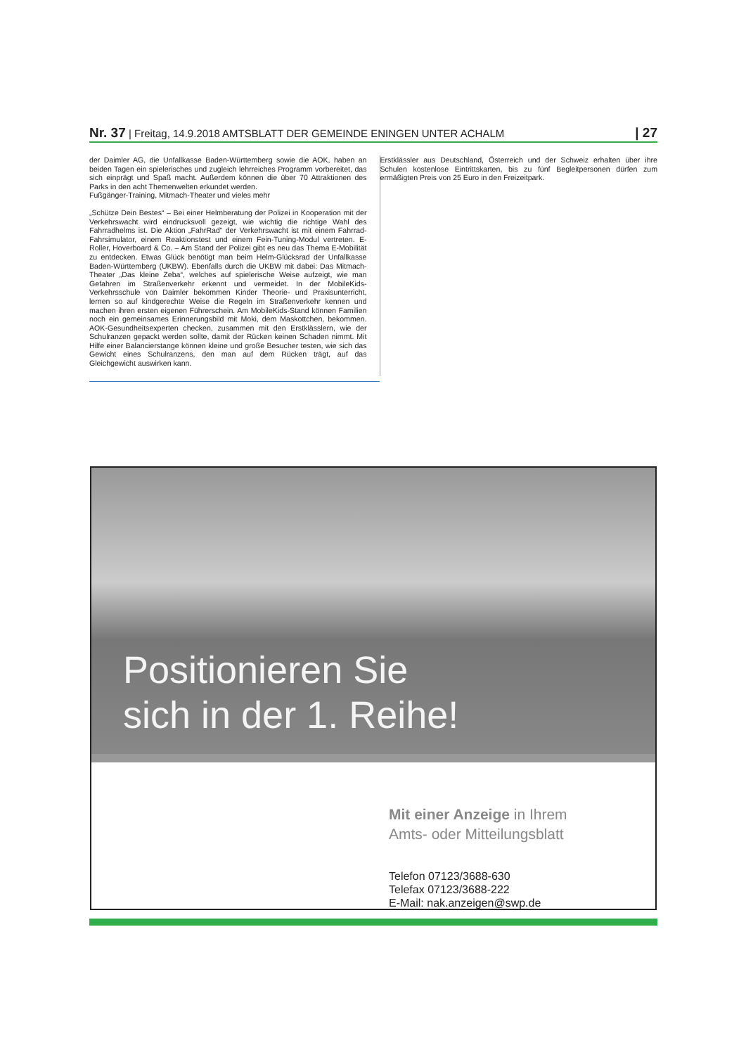Nr. 37 | Freitag, 14.9.2018 AMTSBLATT DER GEMEINDE ENINGEN UNTER ACHALM | 27
der Daimler AG, die Unfallkasse Baden-Württemberg sowie die AOK, haben an beiden Tagen ein spielerisches und zugleich lehrreiches Programm vorbereitet, das sich einprägt und Spaß macht. Außerdem können die über 70 Attraktionen des Parks in den acht Themenwelten erkundet werden.
Fußgänger-Training, Mitmach-Theater und vieles mehr
„Schütze Dein Bestes“ – Bei einer Helmberatung der Polizei in Kooperation mit der Verkehrswacht wird eindrucksvoll gezeigt, wie wichtig die richtige Wahl des Fahrradhelms ist. Die Aktion „FahrRad“ der Verkehrswacht ist mit einem Fahrrad-Fahrsimulator, einem Reaktionstest und einem Fein-Tuning-Modul vertreten. E-Roller, Hoverboard & Co. – Am Stand der Polizei gibt es neu das Thema E-Mobilität zu entdecken. Etwas Glück benötigt man beim Helm-Glücksrad der Unfallkasse Baden-Württemberg (UKBW). Ebenfalls durch die UKBW mit dabei: Das Mitmach-Theater „Das kleine Zeba“, welches auf spielerische Weise aufzeigt, wie man Gefahren im Straßenverkehr erkennt und vermeidet. In der MobileKids-Verkehrsschule von Daimler bekommen Kinder Theorie- und Praxisunterricht, lernen so auf kindgerechte Weise die Regeln im Straßenverkehr kennen und machen ihren ersten eigenen Führerschein. Am MobileKids-Stand können Familien noch ein gemeinsames Erinnerungsbild mit Moki, dem Maskottchen, bekommen. AOK-Gesundheitsexperten checken, zusammen mit den Erstklässlern, wie der Schulranzen gepackt werden sollte, damit der Rücken keinen Schaden nimmt. Mit Hilfe einer Balancierstange können kleine und große Besucher testen, wie sich das Gewicht eines Schulranzens, den man auf dem Rücken trägt, auf das Gleichgewicht auswirken kann.
Erstklässler aus Deutschland, Österreich und der Schweiz erhalten über ihre Schulen kostenlose Eintrittskarten, bis zu fünf Begleitpersonen dürfen zum ermäßigten Preis von 25 Euro in den Freizeitpark.
Positionieren Sie
sich in der 1. Reihe!
Mit einer Anzeige in Ihrem
Amts- oder Mitteilungsblatt
Telefon 07123/3688-630
Telefax 07123/3688-222
E-Mail: nak.anzeigen@swp.de